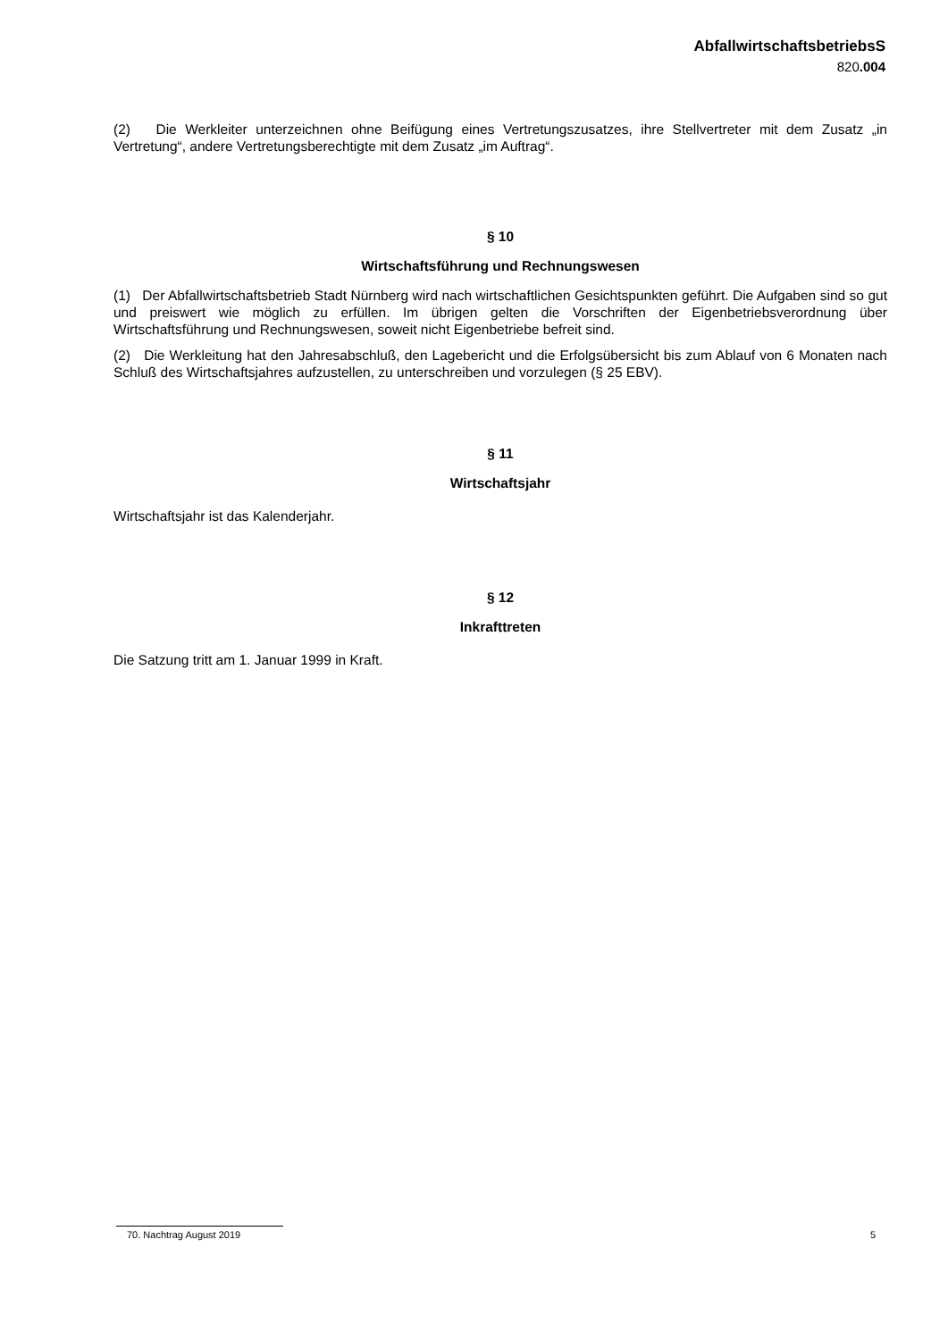AbfallwirtschaftsbetriebsS
820.004
(2) Die Werkleiter unterzeichnen ohne Beifügung eines Vertretungszusatzes, ihre Stellvertreter mit dem Zusatz „in Vertretung“, andere Vertretungsberechtigte mit dem Zusatz „im Auftrag“.
§ 10
Wirtschaftsführung und Rechnungswesen
(1) Der Abfallwirtschaftsbetrieb Stadt Nürnberg wird nach wirtschaftlichen Gesichtspunkten geführt. Die Aufgaben sind so gut und preiswert wie möglich zu erfüllen. Im übrigen gelten die Vorschriften der Eigenbetriebsverordnung über Wirtschaftsführung und Rechnungswesen, soweit nicht Eigenbetriebe befreit sind.
(2) Die Werkleitung hat den Jahresabschluß, den Lagebericht und die Erfolgsübersicht bis zum Ablauf von 6 Monaten nach Schluß des Wirtschaftsjahres aufzustellen, zu unterschreiben und vorzulegen (§ 25 EBV).
§ 11
Wirtschaftsjahr
Wirtschaftsjahr ist das Kalenderjahr.
§ 12
Inkrafttreten
Die Satzung tritt am 1. Januar 1999 in Kraft.
70. Nachtrag August 2019 5